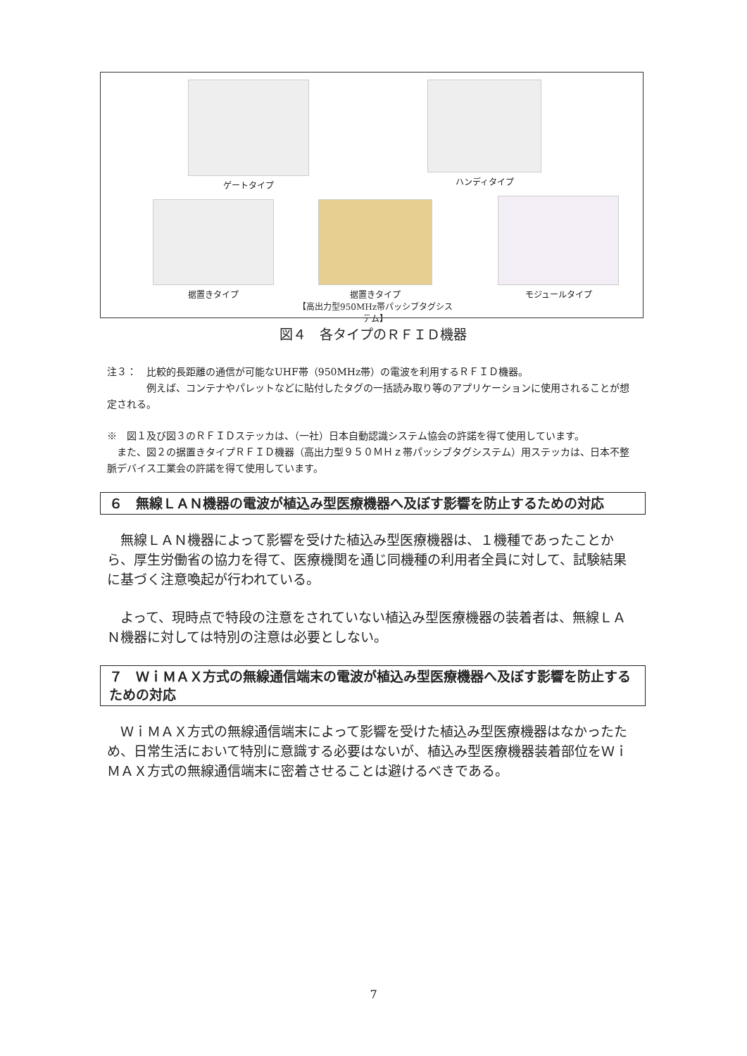ゲートタイプ ハンディタイプ
据置きタイプ
据置きタイプ
【高出力型950MHz帯パッシブタグシステム】
モジュールタイプ
図４　各タイプのＲＦＩＤ機器
注３：　比較的長距離の通信が可能なUHF帯（950MHz帯）の電波を利用するＲＦＩＤ機器。
　　　　例えば、コンテナやパレットなどに貼付したタグの一括読み取り等のアプリケーションに使用されることが想定される。
※　図１及び図３のＲＦＩＤステッカは、（一社）日本自動認識システム協会の許諾を得て使用しています。
　また、図２の据置きタイプＲＦＩＤ機器（高出力型９５０ＭＨｚ帯パッシブタグシステム）用ステッカは、日本不整脈デバイス工業会の許諾を得て使用しています。
６　無線ＬＡＮ機器の電波が植込み型医療機器へ及ぼす影響を防止するための対応
無線ＬＡＮ機器によって影響を受けた植込み型医療機器は、１機種であったことから、厚生労働省の協力を得て、医療機関を通じ同機種の利用者全員に対して、試験結果に基づく注意喚起が行われている。
よって、現時点で特段の注意をされていない植込み型医療機器の装着者は、無線ＬＡＮ機器に対しては特別の注意は必要としない。
７　ＷｉＭＡＸ方式の無線通信端末の電波が植込み型医療機器へ及ぼす影響を防止するための対応
ＷｉＭＡＸ方式の無線通信端末によって影響を受けた植込み型医療機器はなかったため、日常生活において特別に意識する必要はないが、植込み型医療機器装着部位をＷｉＭＡＸ方式の無線通信端末に密着させることは避けるべきである。
7